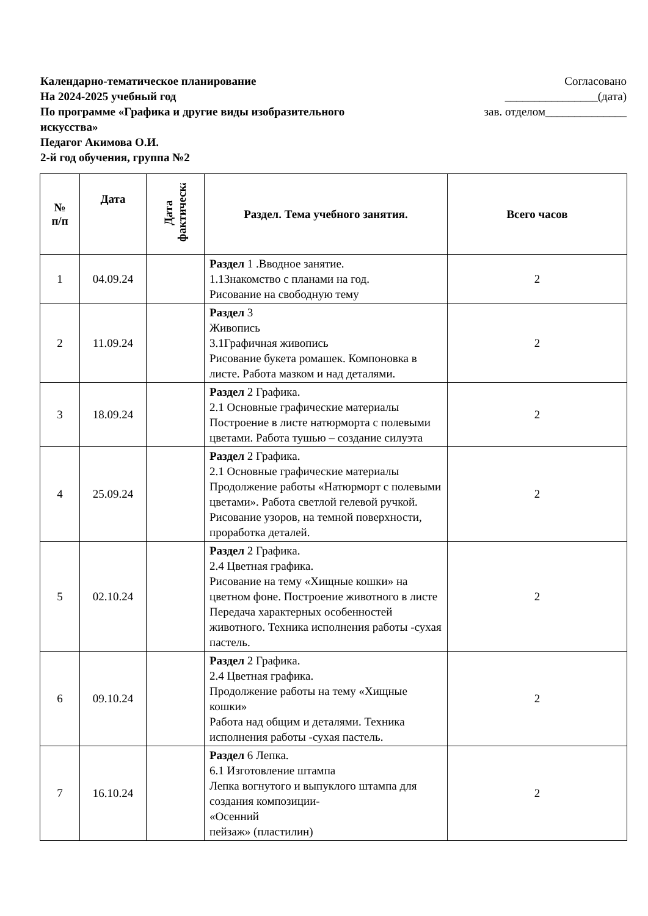Календарно-тематическое планирование
На 2024-2025 учебный год
По программе «Графика и другие виды изобразительного искусства»
Педагог Акимова О.И.
2-й год обучения, группа №2
Согласовано
________________(дата)
зав. отделом______________
| № п/п | Дата | Дата фактическая | Раздел. Тема учебного занятия. | Всего часов |
| --- | --- | --- | --- | --- |
| 1 | 04.09.24 | | Раздел 1 .Вводное занятие. 1.1Знакомство с планами на год. Рисование на свободную тему | 2 |
| 2 | 11.09.24 | | Раздел 3 Живопись 3.1Графичная живопись Рисование букета ромашек. Компоновка в листе. Работа мазком и над деталями. | 2 |
| 3 | 18.09.24 | | Раздел 2 Графика. 2.1 Основные графические материалы Построение в листе натюрморта с полевыми цветами. Работа тушью – создание силуэта | 2 |
| 4 | 25.09.24 | | Раздел 2 Графика. 2.1 Основные графические материалы Продолжение работы «Натюрморт с полевыми цветами». Работа светлой гелевой ручкой. Рисование узоров, на темной поверхности, проработка деталей. | 2 |
| 5 | 02.10.24 | | Раздел 2 Графика. 2.4 Цветная графика. Рисование на тему «Хищные кошки» на цветном фоне. Построение животного в листе Передача характерных особенностей животного. Техника исполнения работы -сухая пастель. | 2 |
| 6 | 09.10.24 | | Раздел 2 Графика. 2.4 Цветная графика. Продолжение работы на тему «Хищные кошки» Работа над общим и деталями. Техника исполнения работы -сухая пастель. | 2 |
| 7 | 16.10.24 | | Раздел 6 Лепка. 6.1 Изготовление штампа Лепка вогнутого и выпуклого штампа для создания композиции- «Осенний пейзаж» (пластилин) | 2 |